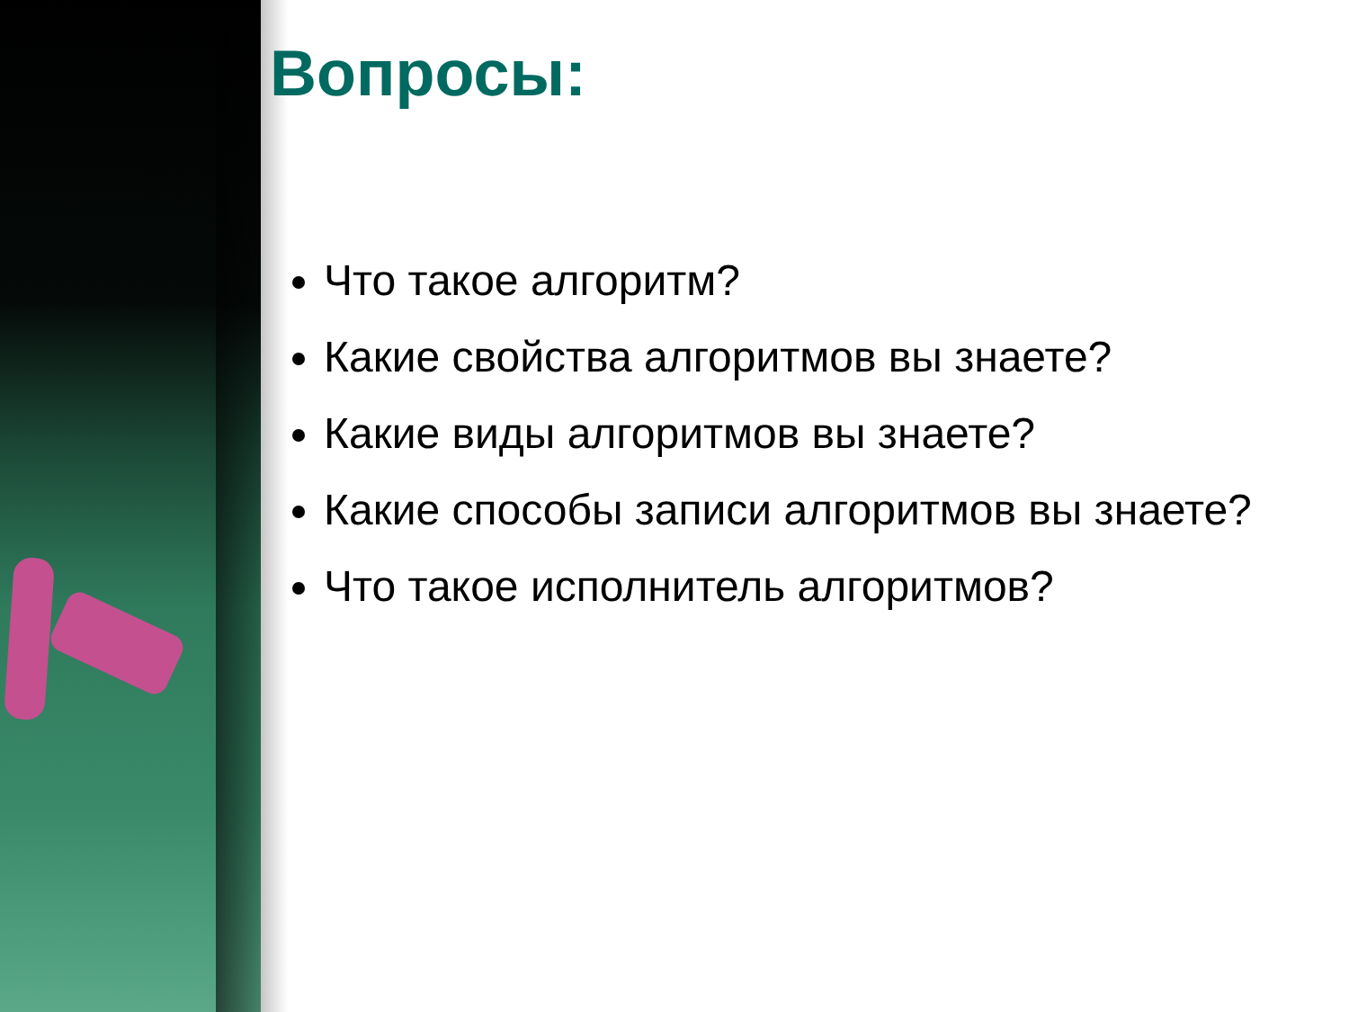Вопросы:
Что такое алгоритм?
Какие свойства алгоритмов вы знаете?
Какие виды алгоритмов вы знаете?
Какие способы записи алгоритмов вы знаете?
Что такое исполнитель алгоритмов?